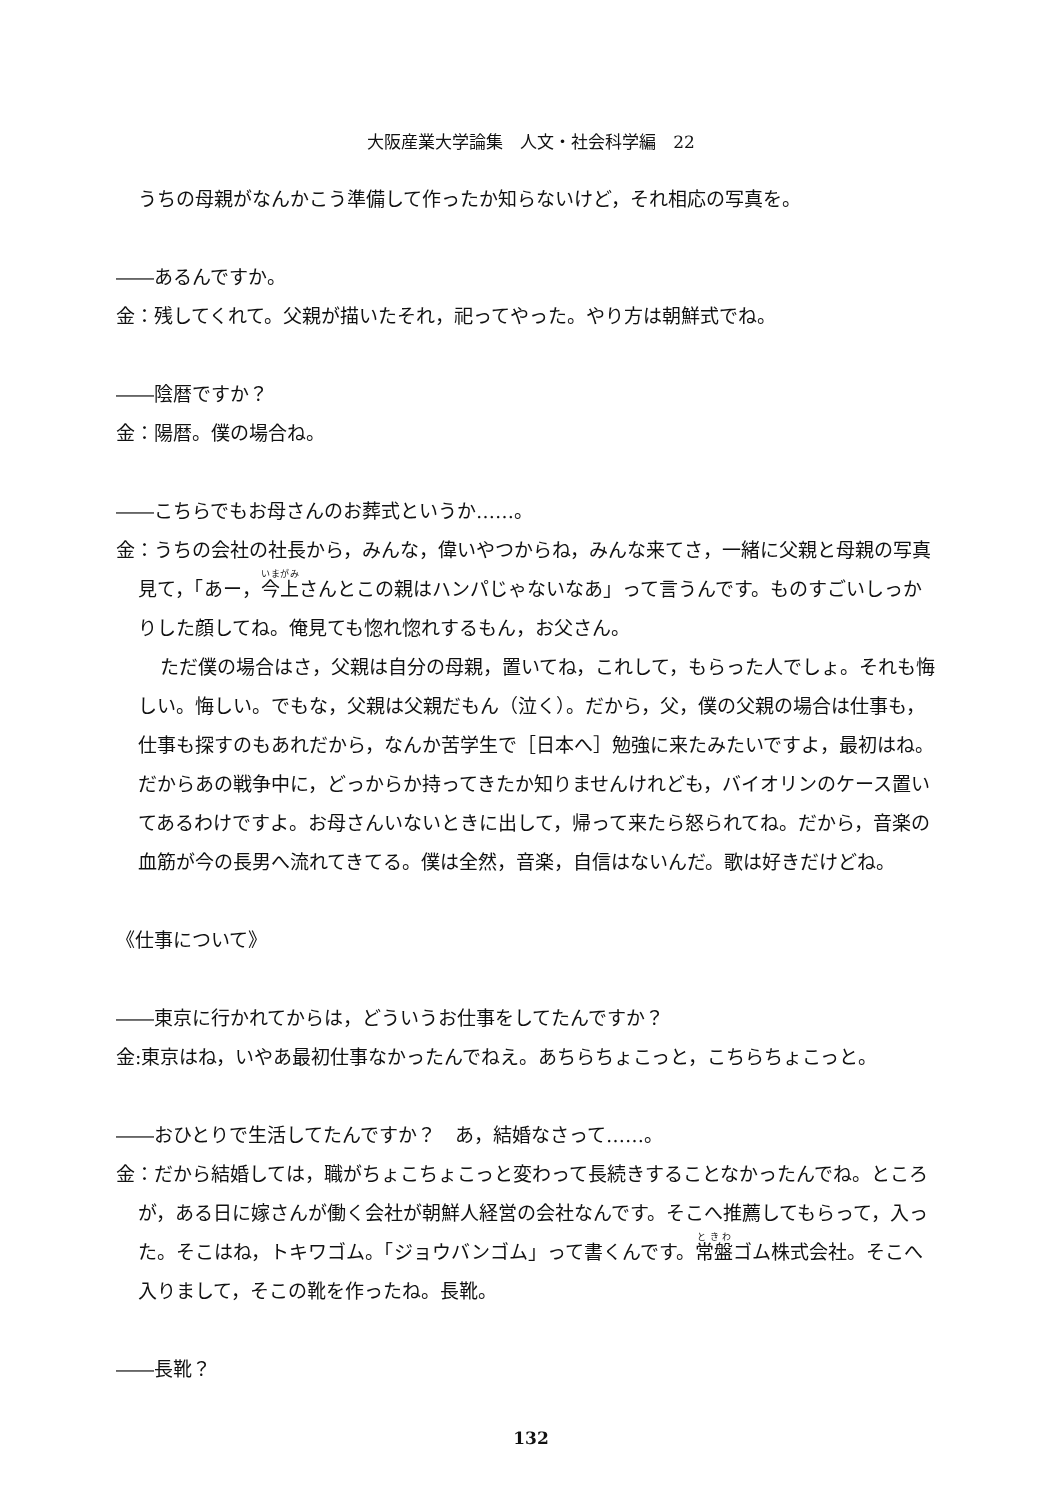大阪産業大学論集　人文・社会科学編　22
うちの母親がなんかこう準備して作ったか知らないけど，それ相応の写真を。
――あるんですか。
金：残してくれて。父親が描いたそれ，祀ってやった。やり方は朝鮮式でね。
――陰暦ですか？
金：陽暦。僕の場合ね。
――こちらでもお母さんのお葬式というか……。
金：うちの会社の社長から，みんな，偉いやつからね，みんな来てさ，一緒に父親と母親の写真見て，「あー，今上さんとこの親はハンパじゃないなあ」って言うんです。ものすごいしっかりした顔してね。俺見ても惚れ惚れするもん，お父さん。
ただ僕の場合はさ，父親は自分の母親，置いてね，これして，もらった人でしょ。それも悔しい。悔しい。でもな，父親は父親だもん（泣く）。だから，父，僕の父親の場合は仕事も，仕事も探すのもあれだから，なんか苦学生で［日本へ］勉強に来たみたいですよ，最初はね。だからあの戦争中に，どっからか持ってきたか知りませんけれども，バイオリンのケース置いてあるわけですよ。お母さんいないときに出して，帰って来たら怒られてね。だから，音楽の血筋が今の長男へ流れてきてる。僕は全然，音楽，自信はないんだ。歌は好きだけどね。
《仕事について》
――東京に行かれてからは，どういうお仕事をしてたんですか？
金:東京はね，いやあ最初仕事なかったんでねえ。あちらちょこっと，こちらちょこっと。
――おひとりで生活してたんですか？　あ，結婚なさって……。
金：だから結婚しては，職がちょこちょこっと変わって長続きすることなかったんでね。ところが，ある日に嫁さんが働く会社が朝鮮人経営の会社なんです。そこへ推薦してもらって，入った。そこはね，トキワゴム。「ジョウバンゴム」って書くんです。常盤ゴム株式会社。そこへ入りまして，そこの靴を作ったね。長靴。
――長靴？
132